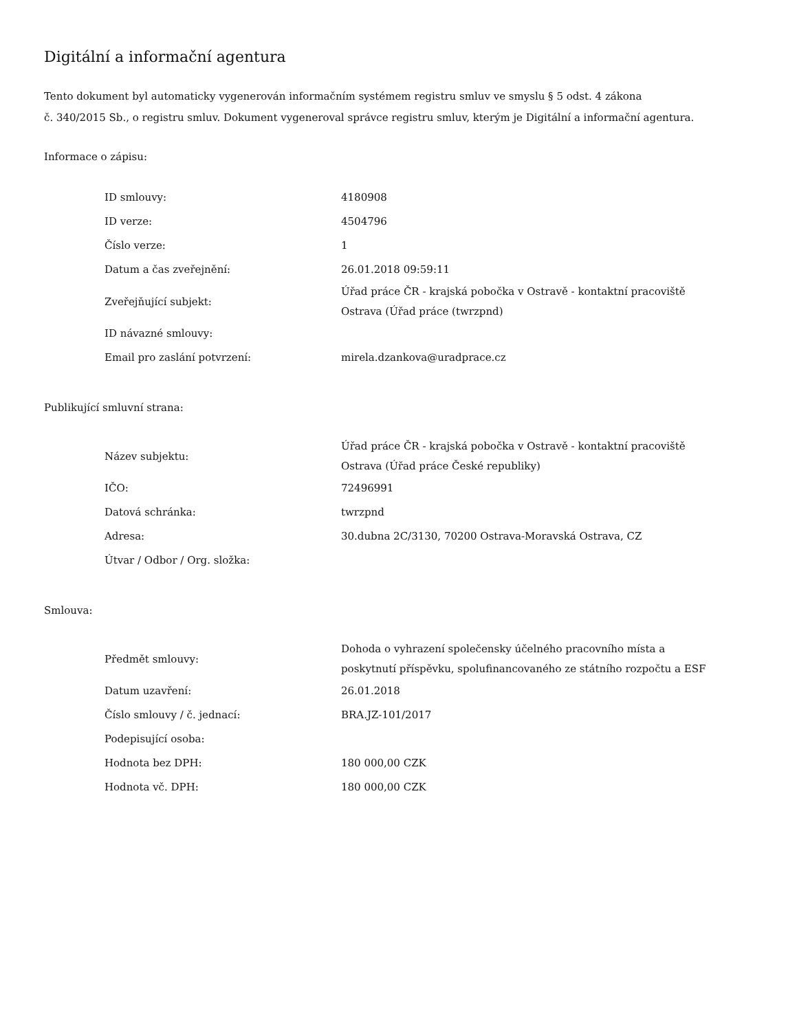Digitální a informační agentura
Tento dokument byl automaticky vygenerován informačním systémem registru smluv ve smyslu § 5 odst. 4 zákona
č. 340/2015 Sb., o registru smluv. Dokument vygeneroval správce registru smluv, kterým je Digitální a informační agentura.
Informace o zápisu:
| ID smlouvy: | 4180908 |
| ID verze: | 4504796 |
| Číslo verze: | 1 |
| Datum a čas zveřejnění: | 26.01.2018 09:59:11 |
| Zveřejňující subjekt: | Úřad práce ČR - krajská pobočka v Ostravě - kontaktní pracoviště Ostrava (Úřad práce (twrzpnd) |
| ID návazné smlouvy: | |
| Email pro zaslání potvrzení: | mirela.dzankova@uradprace.cz |
Publikující smluvní strana:
| Název subjektu: | Úřad práce ČR - krajská pobočka v Ostravě - kontaktní pracoviště Ostrava (Úřad práce České republiky) |
| IČO: | 72496991 |
| Datová schránka: | twrzpnd |
| Adresa: | 30.dubna 2C/3130, 70200 Ostrava-Moravská Ostrava, CZ |
| Útvar / Odbor / Org. složka: | |
Smlouva:
| Předmět smlouvy: | Dohoda o vyhrazení společensky účelného pracovního místa a poskytnutí příspěvku, spolufinancovaného ze státního rozpočtu a ESF |
| Datum uzavření: | 26.01.2018 |
| Číslo smlouvy / č. jednací: | BRA.JZ-101/2017 |
| Podepisující osoba: | |
| Hodnota bez DPH: | 180 000,00 CZK |
| Hodnota vč. DPH: | 180 000,00 CZK |